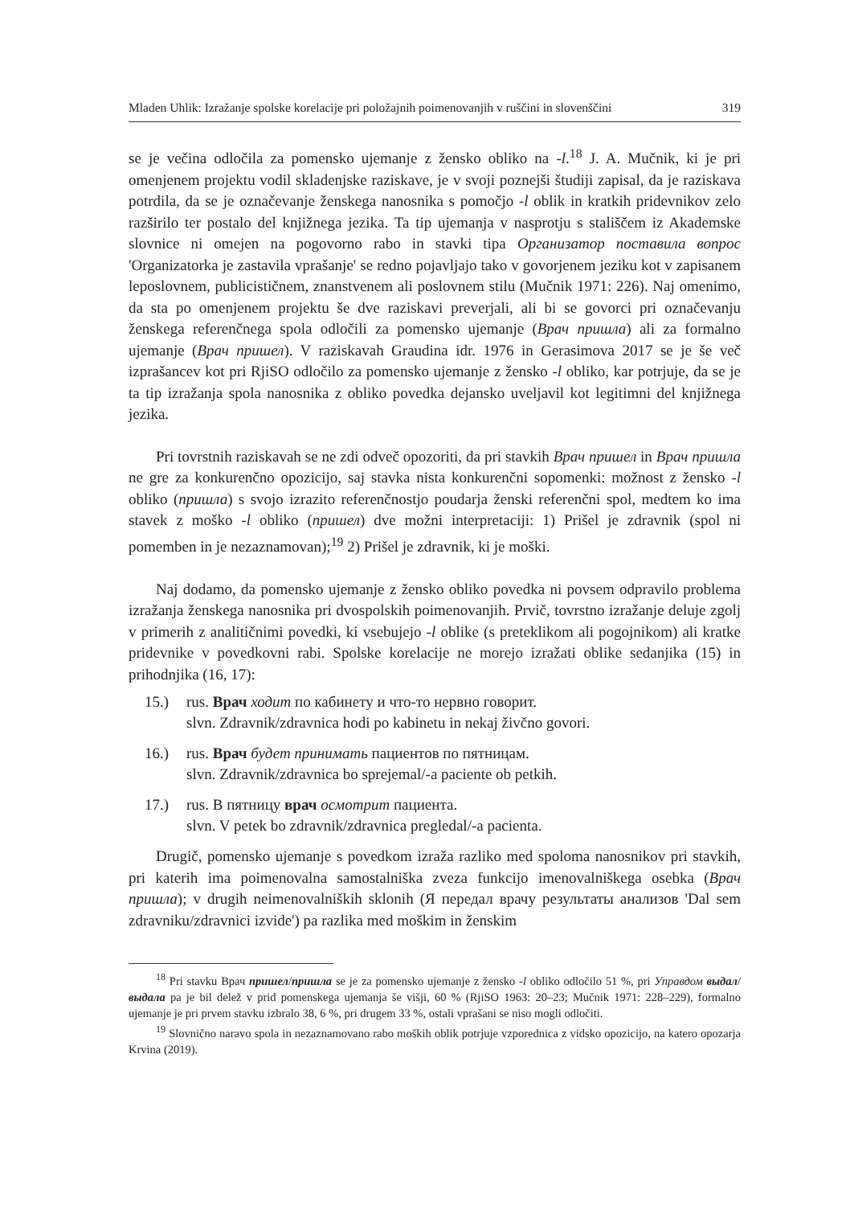Mladen Uhlik: Izražanje spolske korelacije pri položajnih poimenovanjih v ruščini in slovenščini 319
se je večina odločila za pomensko ujemanje z žensko obliko na -l.<sup>18</sup> J. A. Mučnik, ki je pri omenjenem projektu vodil skladenjske raziskave, je v svoji poznejši študiji zapisal, da je raziskava potrdila, da se je označevanje ženskega nanosnika s pomočjo -l oblik in kratkih pridevnikov zelo razširilo ter postalo del knjižnega jezika. Ta tip ujemanja v nasprotju s stališčem iz Akademske slovnice ni omejen na pogovorno rabo in stavki tipa Организатор поставила вопрос 'Organizatorka je zastavila vprašanje' se redno pojavljajo tako v govorjenem jeziku kot v zapisanem leposlovnem, publicističnem, znanstvenem ali poslovnem stilu (Mučnik 1971: 226). Naj omenimo, da sta po omenjenem projektu še dve raziskavi preverjali, ali bi se govorci pri označevanju ženskega referenčnega spola odločili za pomensko ujemanje (Врач пришла) ali za formalno ujemanje (Врач пришел). V raziskavah Graudina idr. 1976 in Gerasimova 2017 se je še več izprašancev kot pri RjiSO odločilo za pomensko ujemanje z žensko -l obliko, kar potrjuje, da se je ta tip izražanja spola nanosnika z obliko povedka dejansko uveljavil kot legitimni del knjižnega jezika.
Pri tovrstnih raziskavah se ne zdi odveč opozoriti, da pri stavkih Врач пришел in Врач пришла ne gre za konkurenčno opozicijo, saj stavka nista konkurenčni sopomenki: možnost z žensko -l obliko (пришла) s svojo izrazito referenčnostjo poudarja ženski referenčni spol, medtem ko ima stavek z moško -l obliko (пришел) dve možni interpretaciji: 1) Prišel je zdravnik (spol ni pomemben in je nezaznamovan);<sup>19</sup> 2) Prišel je zdravnik, ki je moški.
Naj dodamo, da pomensko ujemanje z žensko obliko povedka ni povsem odpravilo problema izražanja ženskega nanosnika pri dvospolskih poimenovanjih. Prvič, tovrstno izražanje deluje zgolj v primerih z analitičnimi povedki, ki vsebujejo -l oblike (s preteklikom ali pogojnikom) ali kratke pridevnike v povedkovni rabi. Spolske korelacije ne morejo izražati oblike sedanjika (15) in prihodnjika (16, 17):
15.) rus. Врач ходит по кабинету и что-то нервно говорит.
slvn. Zdravnik/zdravnica hodi po kabinetu in nekaj živčno govori.
16.) rus. Врач будет принимать пациентов по пятницам.
slvn. Zdravnik/zdravnica bo sprejemal/-a paciente ob petkih.
17.) rus. В пятницу врач осмотрит пациента.
slvn. V petek bo zdravnik/zdravnica pregledal/-a pacienta.
Drugič, pomensko ujemanje s povedkom izraža razliko med spoloma nanosnikov pri stavkih, pri katerih ima poimenovalna samostalniška zveza funkcijo imenovalniškega osebka (Врач пришла); v drugih neimenovalniških sklonih (Я передал врачу результаты анализов 'Dal sem zdravniku/zdravnici izvide') pa razlika med moškim in ženskim
<sup>18</sup> Pri stavku Врач пришел/пришла se je za pomensko ujemanje z žensko -l obliko odločilo 51 %, pri Управдом выдал/выдала pa je bil delež v prid pomenskega ujemanja še višji, 60 % (RjiSO 1963: 20–23; Mučnik 1971: 228–229), formalno ujemanje je pri prvem stavku izbralo 38, 6 %, pri drugem 33 %, ostali vprašani se niso mogli odločiti.
<sup>19</sup> Slovnično naravo spola in nezaznamovano rabo moških oblik potrjuje vzporednica z vidsko opozicijo, na katero opozarja Krvina (2019).